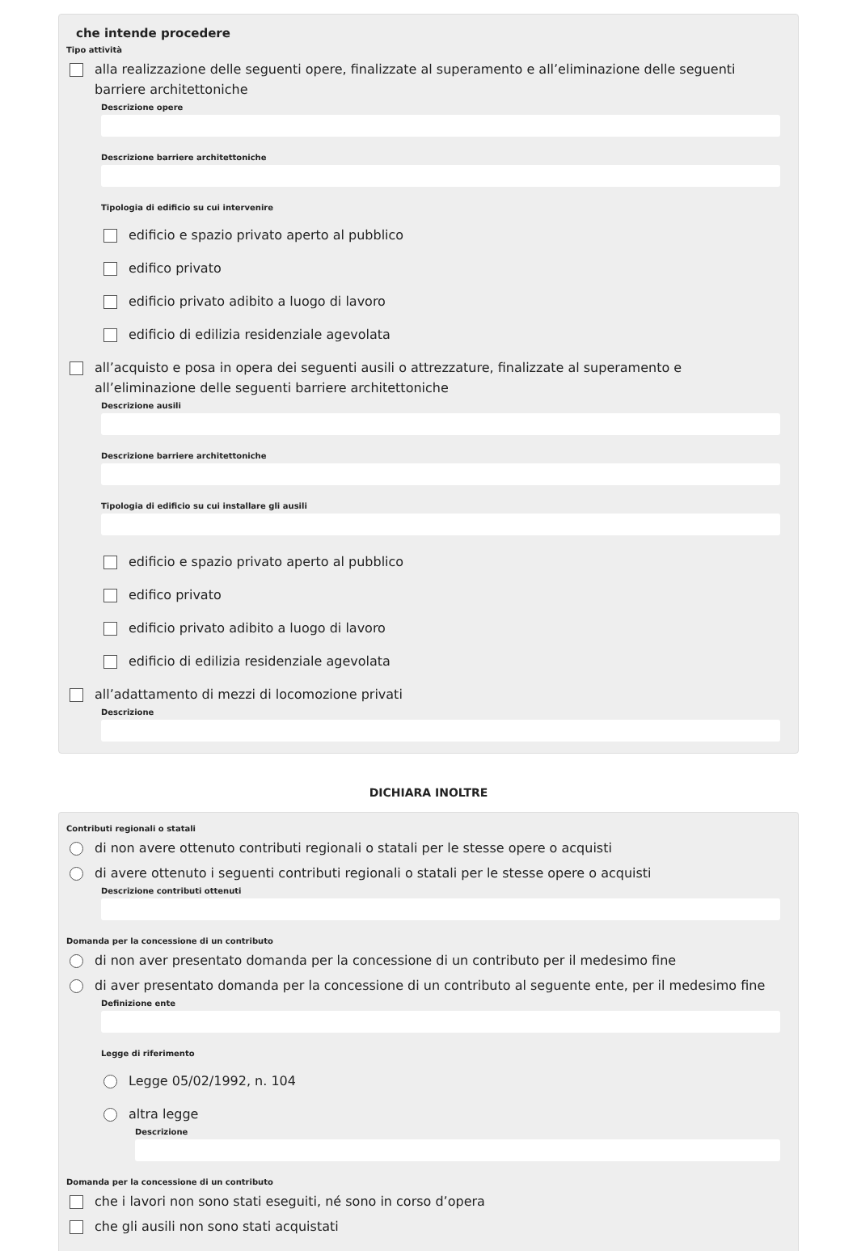che intende procedere
Tipo attività
alla realizzazione delle seguenti opere, finalizzate al superamento e all’eliminazione delle seguenti barriere architettoniche
Descrizione opere
Descrizione barriere architettoniche
Tipologia di edificio su cui intervenire
edificio e spazio privato aperto al pubblico
edifico privato
edificio privato adibito a luogo di lavoro
edificio di edilizia residenziale agevolata
all’acquisto e posa in opera dei seguenti ausili o attrezzature, finalizzate al superamento e all’eliminazione delle seguenti barriere architettoniche
Descrizione ausili
Descrizione barriere architettoniche
Tipologia di edificio su cui installare gli ausili
edificio e spazio privato aperto al pubblico
edifico privato
edificio privato adibito a luogo di lavoro
edificio di edilizia residenziale agevolata
all’adattamento di mezzi di locomozione privati
Descrizione
DICHIARA INOLTRE
Contributi regionali o statali
di non avere ottenuto contributi regionali o statali per le stesse opere o acquisti
di avere ottenuto i seguenti contributi regionali o statali per le stesse opere o acquisti
Descrizione contributi ottenuti
Domanda per la concessione di un contributo
di non aver presentato domanda per la concessione di un contributo per il medesimo fine
di aver presentato domanda per la concessione di un contributo al seguente ente, per il medesimo fine
Definizione ente
Legge di riferimento
Legge 05/02/1992, n. 104
altra legge
Descrizione
Domanda per la concessione di un contributo
che i lavori non sono stati eseguiti, né sono in corso d’opera
che gli ausili non sono stati acquistati